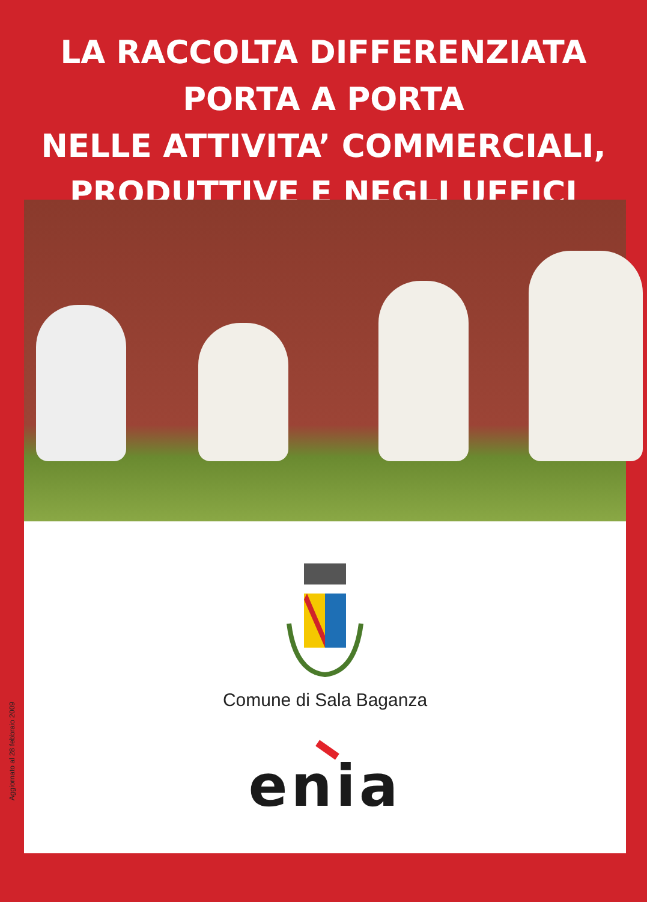LA RACCOLTA DIFFERENZIATA
PORTA A PORTA
NELLE ATTIVITA’ COMMERCIALI,
PRODUTTIVE E NEGLI UFFICI
Aggiornato al 28 febbraio 2009
Comune di Sala Baganza
enia